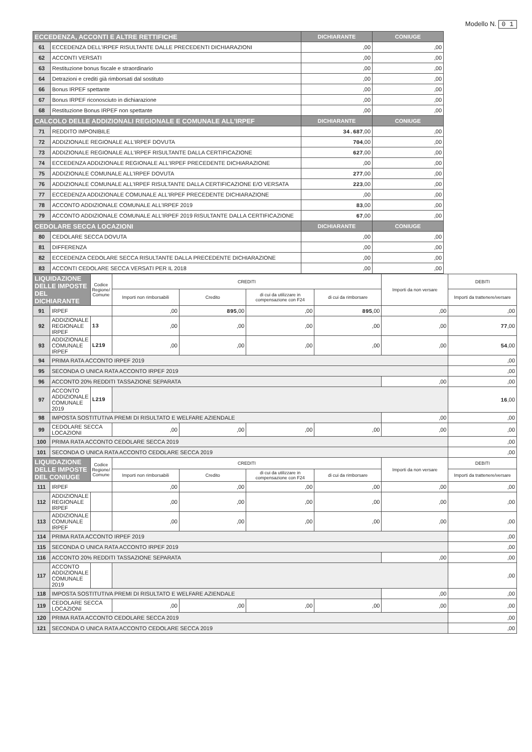Modello N. 0 1
| ECCEDENZA, ACCONTI E ALTRE RETTIFICHE | | DICHIARANTE | CONIUGE |
| --- | --- | --- | --- |
| 61 | ECCEDENZA DELL'IRPEF RISULTANTE DALLE PRECEDENTI DICHIARAZIONI | ,00 | ,00 |
| 62 | ACCONTI VERSATI | ,00 | ,00 |
| 63 | Restituzione bonus fiscale e straordinario | ,00 | ,00 |
| 64 | Detrazioni e crediti già rimborsati dal sostituto | ,00 | ,00 |
| 66 | Bonus IRPEF spettante | ,00 | ,00 |
| 67 | Bonus IRPEF riconosciuto in dichiarazione | ,00 | ,00 |
| 68 | Restituzione Bonus IRPEF non spettante | ,00 | ,00 |
| CALCOLO DELLE ADDIZIONALI REGIONALE E COMUNALE ALL'IRPEF | | DICHIARANTE | CONIUGE |
| 71 | REDDITO IMPONIBILE | 34.687 ,00 | ,00 |
| 72 | ADDIZIONALE REGIONALE ALL'IRPEF DOVUTA | 704 ,00 | ,00 |
| 73 | ADDIZIONALE REGIONALE ALL'IRPEF RISULTANTE DALLA CERTIFICAZIONE | 627 ,00 | ,00 |
| 74 | ECCEDENZA ADDIZIONALE REGIONALE ALL'IRPEF PRECEDENTE DICHIARAZIONE | ,00 | ,00 |
| 75 | ADDIZIONALE COMUNALE ALL'IRPEF DOVUTA | 277 ,00 | ,00 |
| 76 | ADDIZIONALE COMUNALE ALL'IRPEF RISULTANTE DALLA CERTIFICAZIONE E/O VERSATA | 223 ,00 | ,00 |
| 77 | ECCEDENZA ADDIZIONALE COMUNALE ALL'IRPEF PRECEDENTE DICHIARAZIONE | ,00 | ,00 |
| 78 | ACCONTO ADDIZIONALE COMUNALE ALL'IRPEF 2019 | 83 ,00 | ,00 |
| 79 | ACCONTO ADDIZIONALE COMUNALE ALL'IRPEF 2019 RISULTANTE DALLA CERTIFICAZIONE | 67 ,00 | ,00 |
| CEDOLARE SECCA LOCAZIONI | | DICHIARANTE | CONIUGE |
| 80 | CEDOLARE SECCA DOVUTA | ,00 | ,00 |
| 81 | DIFFERENZA | ,00 | ,00 |
| 82 | ECCEDENZA CEDOLARE SECCA RISULTANTE DALLA PRECEDENTE DICHIARAZIONE | ,00 | ,00 |
| 83 | ACCONTI CEDOLARE SECCA VERSATI PER IL 2018 | ,00 | ,00 |
| LIQUIDAZIONE DELLE IMPOSTE DEL DICHIARANTE | | Codice Regione/ Comune | CREDITI | | | | Importi da non versare | DEBITI |
| --- | --- | --- | --- | --- | --- | --- | --- | --- |
| | | | Importi non rimborsabili | Credito | di cui da utilizzare in compensazione con F24 | di cui da rimborsare | | Importi da trattenere/versare |
| 91 | IRPEF | | ,00 | 895 ,00 | ,00 | 895 ,00 | ,00 | ,00 |
| 92 | ADDIZIONALE REGIONALE IRPEF | 13 | ,00 | ,00 | ,00 | ,00 | ,00 | 77 ,00 |
| 93 | ADDIZIONALE COMUNALE IRPEF | L219 | ,00 | ,00 | ,00 | ,00 | ,00 | 54 ,00 |
| 94 | PRIMA RATA ACCONTO IRPEF 2019 | | | | | | | ,00 |
| 95 | SECONDA O UNICA RATA ACCONTO IRPEF 2019 | | | | | | | ,00 |
| 96 | ACCONTO 20% REDDITI TASSAZIONE SEPARATA | | | | | | ,00 | ,00 |
| 97 | ACCONTO ADDIZIONALE COMUNALE 2019 | L219 | | | | | | 16 ,00 |
| 98 | IMPOSTA SOSTITUTIVA PREMI DI RISULTATO E WELFARE AZIENDALE | | | | | | ,00 | ,00 |
| 99 | CEDOLARE SECCA LOCAZIONI | | ,00 | ,00 | ,00 | ,00 | ,00 | ,00 |
| 100 | PRIMA RATA ACCONTO CEDOLARE SECCA 2019 | | | | | | | ,00 |
| 101 | SECONDA O UNICA RATA ACCONTO CEDOLARE SECCA 2019 | | | | | | | ,00 |
| LIQUIDAZIONE DELLE IMPOSTE DEL CONIUGE | | Codice Regione/ Comune | CREDITI | | | | Importi da non versare | DEBITI |
| | | | Importi non rimborsabili | Credito | di cui da utilizzare in compensazione con F24 | di cui da rimborsare | | Importi da trattenere/versare |
| 111 | IRPEF | | ,00 | ,00 | ,00 | ,00 | ,00 | ,00 |
| 112 | ADDIZIONALE REGIONALE IRPEF | | ,00 | ,00 | ,00 | ,00 | ,00 | ,00 |
| 113 | ADDIZIONALE COMUNALE IRPEF | | ,00 | ,00 | ,00 | ,00 | ,00 | ,00 |
| 114 | PRIMA RATA ACCONTO IRPEF 2019 | | | | | | | ,00 |
| 115 | SECONDA O UNICA RATA ACCONTO IRPEF 2019 | | | | | | | ,00 |
| 116 | ACCONTO 20% REDDITI TASSAZIONE SEPARATA | | | | | | ,00 | ,00 |
| 117 | ACCONTO ADDIZIONALE COMUNALE 2019 | | | | | | | ,00 |
| 118 | IMPOSTA SOSTITUTIVA PREMI DI RISULTATO E WELFARE AZIENDALE | | | | | | ,00 | ,00 |
| 119 | CEDOLARE SECCA LOCAZIONI | | ,00 | ,00 | ,00 | ,00 | ,00 | ,00 |
| 120 | PRIMA RATA ACCONTO CEDOLARE SECCA 2019 | | | | | | | ,00 |
| 121 | SECONDA O UNICA RATA ACCONTO CEDOLARE SECCA 2019 | | | | | | | ,00 |